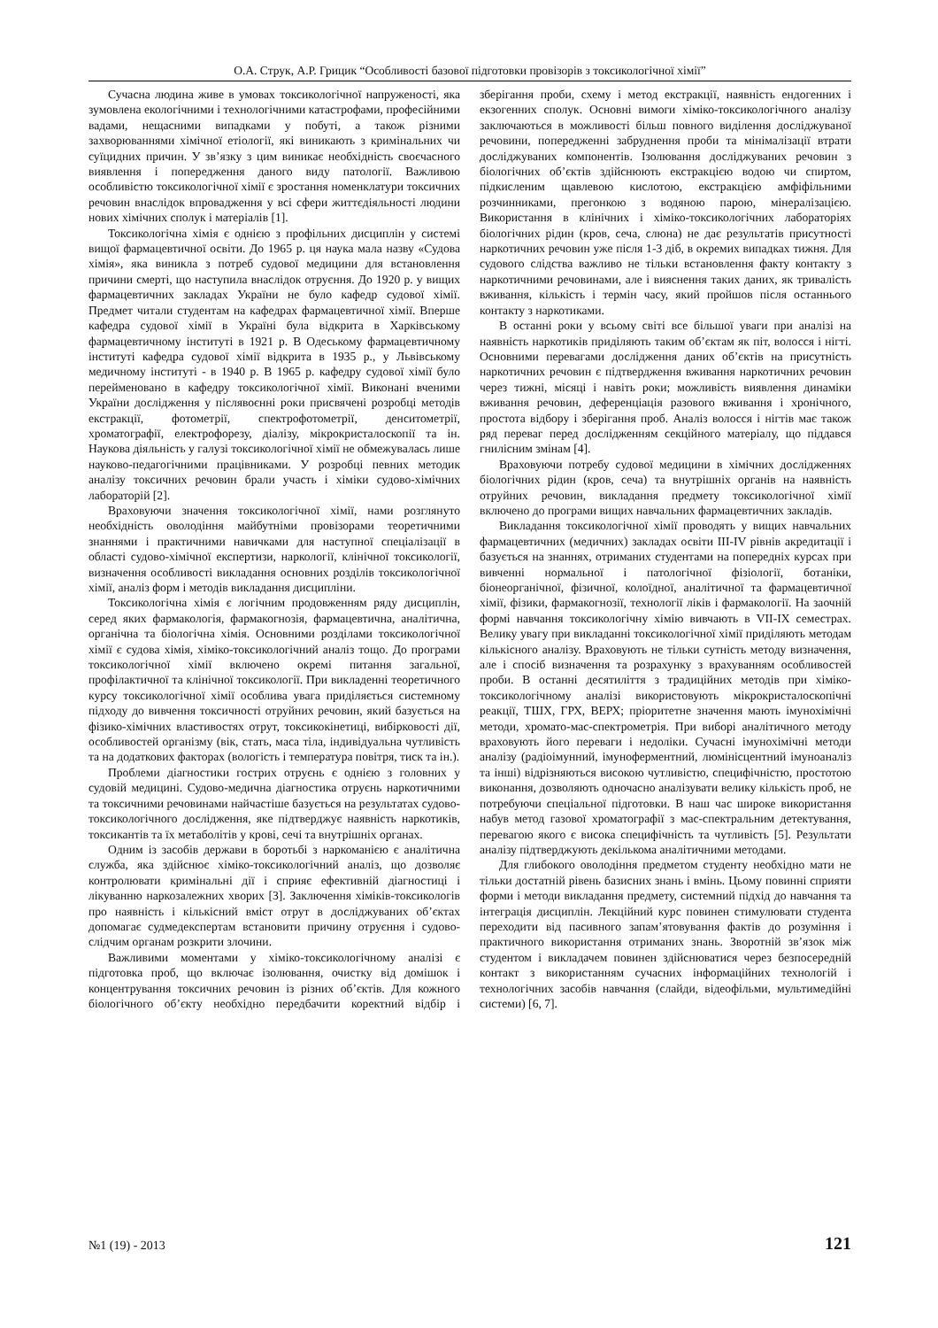О.А. Струк, А.Р. Грицик “Особливості базової підготовки провізорів з токсикологічної хімії”
Сучасна людина живе в умовах токсикологічної напруженості, яка зумовлена екологічними і технологічними катастрофами, професійними вадами, нещасними випадками у побуті, а також різними захворюваннями хімічної етіології, які виникають з кримінальних чи суїцидних причин. У зв’язку з цим виникає необхідність своєчасного виявлення і попередження даного виду патології. Важливою особливістю токсикологічної хімії є зростання номенклатури токсичних речовин внаслідок впровадження у всі сфери життєдіяльності людини нових хімічних сполук і матеріалів [1].
Токсикологічна хімія є однією з профільних дисциплін у системі вищої фармацевтичної освіти. До 1965 р. ця наука мала назву «Судова хімія», яка виникла з потреб судової медицини для встановлення причини смерті, що наступила внаслідок отруєння. До 1920 р. у вищих фармацевтичних закладах України не було кафедр судової хімії. Предмет читали студентам на кафедрах фармацевтичної хімії. Вперше кафедра судової хімії в Україні була відкрита в Харківському фармацевтичному інституті в 1921 р. В Одеському фармацевтичному інституті кафедра судової хімії відкрита в 1935 р., у Львівському медичному інституті - в 1940 р. В 1965 р. кафедру судової хімії було перейменовано в кафедру токсикологічної хімії. Виконані вченими України дослідження у післявоєнні роки присвячені розробці методів екстракції, фотометрії, спектрофотометрії, денситометрії, хроматографії, електрофорезу, діалізу, мікрокристалоскопії та ін. Наукова діяльність у галузі токсикологічної хімії не обмежувалась лише науково-педагогічними працівниками. У розробці певних методик аналізу токсичних речовин брали участь і хіміки судово-хімічних лабораторій [2].
Враховуючи значення токсикологічної хімії, нами розглянуто необхідність оволодіння майбутніми провізорами теоретичними знаннями і практичними навичками для наступної спеціалізації в області судово-хімічної експертизи, наркології, клінічної токсикології, визначення особливості викладання основних розділів токсикологічної хімії, аналіз форм і методів викладання дисципліни.
Токсикологічна хімія є логічним продовженням ряду дисциплін, серед яких фармакологія, фармакогнозія, фармацевтична, аналітична, органічна та біологічна хімія. Основними розділами токсикологічної хімії є судова хімія, хіміко-токсикологічний аналіз тощо. До програми токсикологічної хімії включено окремі питання загальної, профілактичної та клінічної токсикології. При викладенні теоретичного курсу токсикологічної хімії особлива увага приділяється системному підходу до вивчення токсичності отруйних речовин, який базується на фізико-хімічних властивостях отрут, токсикокінетиці, вибірковості дії, особливостей організму (вік, стать, маса тіла, індивідуальна чутливість та на додаткових факторах (вологість і температура повітря, тиск та ін.).
Проблеми діагностики гострих отруєнь є однією з головних у судовій медицині. Судово-медична діагностика отруєнь наркотичними та токсичними речовинами найчастіше базується на результатах судово- токсикологічного дослідження, яке підтверджує наявність наркотиків, токсикантів та їх метаболітів у крові, сечі та внутрішніх органах.
Одним із засобів держави в боротьбі з наркоманією є аналітична служба, яка здійснює хіміко-токсикологічний аналіз, що дозволяє контролювати кримінальні дії і сприяє ефективній діагностиці і лікуванню наркозалежних хворих [3]. Заключення хіміків-токсикологів про наявність і кількісний вміст отрут в досліджуваних об’єктах допомагає судмедекспертам встановити причину отруєння і судово-слідчим органам розкрити злочини.
Важливими моментами у хіміко-токсикологічному аналізі є підготовка проб, що включає ізолювання, очистку від домішок і концентрування токсичних речовин із різних об’єктів. Для кожного біологічного об’єкту необхідно передбачити коректний відбір і зберігання проби, схему і метод екстракції, наявність ендогенних і екзогенних сполук. Основні вимоги хіміко-токсикологічного аналізу заключаються в можливості більш повного виділення досліджуваної речовини, попередженні забруднення проби та мінімалізації втрати досліджуваних компонентів. Ізолювання досліджуваних речовин з біологічних об’єктів здійснюють екстракцією водою чи спиртом, підкисленим щавлевою кислотою, екстракцією амфіфільними розчинниками, прегонкою з водяною парою, мінералізацією. Використання в клінічних і хіміко-токсикологічних лабораторіях біологічних рідин (кров, сеча, слюна) не дає результатів присутності наркотичних речовин уже після 1-3 діб, в окремих випадках тижня. Для судового слідства важливо не тільки встановлення факту контакту з наркотичними речовинами, але і вияснення таких даних, як тривалість вживання, кількість і термін часу, який пройшов після останнього контакту з наркотиками.
В останні роки у всьому світі все більшої уваги при аналізі на наявність наркотиків приділяють таким об’єктам як піт, волосся і нігті. Основними перевагами дослідження даних об’єктів на присутність наркотичних речовин є підтвердження вживання наркотичних речовин через тижні, місяці і навіть роки; можливість виявлення динаміки вживання речовин, деференціація разового вживання і хронічного, простота відбору і зберігання проб. Аналіз волосся і нігтів має також ряд переваг перед дослідженням секційного матеріалу, що піддався гнилісним змінам [4].
Враховуючи потребу судової медицини в хімічних дослідженнях біологічних рідин (кров, сеча) та внутрішніх органів на наявність отруйних речовин, викладання предмету токсикологічної хімії включено до програми вищих навчальних фармацевтичних закладів.
Викладання токсикологічної хімії проводять у вищих навчальних фармацевтичних (медичних) закладах освіти III-IV рівнів акредитації і базується на знаннях, отриманих студентами на попередніх курсах при вивченні нормальної і патологічної фізіології, ботаніки, біонеорганічної, фізичної, колоїдної, аналітичної та фармацевтичної хімії, фізики, фармакогнозії, технології ліків і фармакології. На заочній формі навчання токсикологічну хімію вивчають в VII-IX семестрах. Велику увагу при викладанні токсикологічної хімії приділяють методам кількісного аналізу. Враховують не тільки сутність методу визначення, але і спосіб визначення та розрахунку з врахуванням особливостей проби. В останні десятиліття з традиційних методів при хіміко-токсикологічному аналізі використовують мікрокристалоскопічні реакції, ТШХ, ГРХ, ВЕРХ; пріоритетне значення мають імунохімічні методи, хромато-мас-спектрометрія. При виборі аналітичного методу враховують його переваги і недоліки. Сучасні імунохімічні методи аналізу (радіоімунний, імуноферментний, люмінісцентний імуноаналіз та інші) відрізняються високою чутливістю, специфічністю, простотою виконання, дозволяють одночасно аналізувати велику кількість проб, не потребуючи спеціальної підготовки. В наш час широке використання набув метод газової хроматографії з мас-спектральним детектування, перевагою якого є висока специфічність та чутливість [5]. Результати аналізу підтверджують декількома аналітичними методами.
Для глибокого оволодіння предметом студенту необхідно мати не тільки достатній рівень базисних знань і вмінь. Цьому повинні сприяти форми і методи викладання предмету, системний підхід до навчання та інтеграція дисциплін. Лекційний курс повинен стимулювати студента переходити від пасивного запам’ятовування фактів до розуміння і практичного використання отриманих знань. Зворотній зв’язок між студентом і викладачем повинен здійснюватися через безпосередній контакт з використанням сучасних інформаційних технологій і технологічних засобів навчання (слайди, відеофільми, мультимедійні системи) [6, 7].
№1 (19) - 2013 121